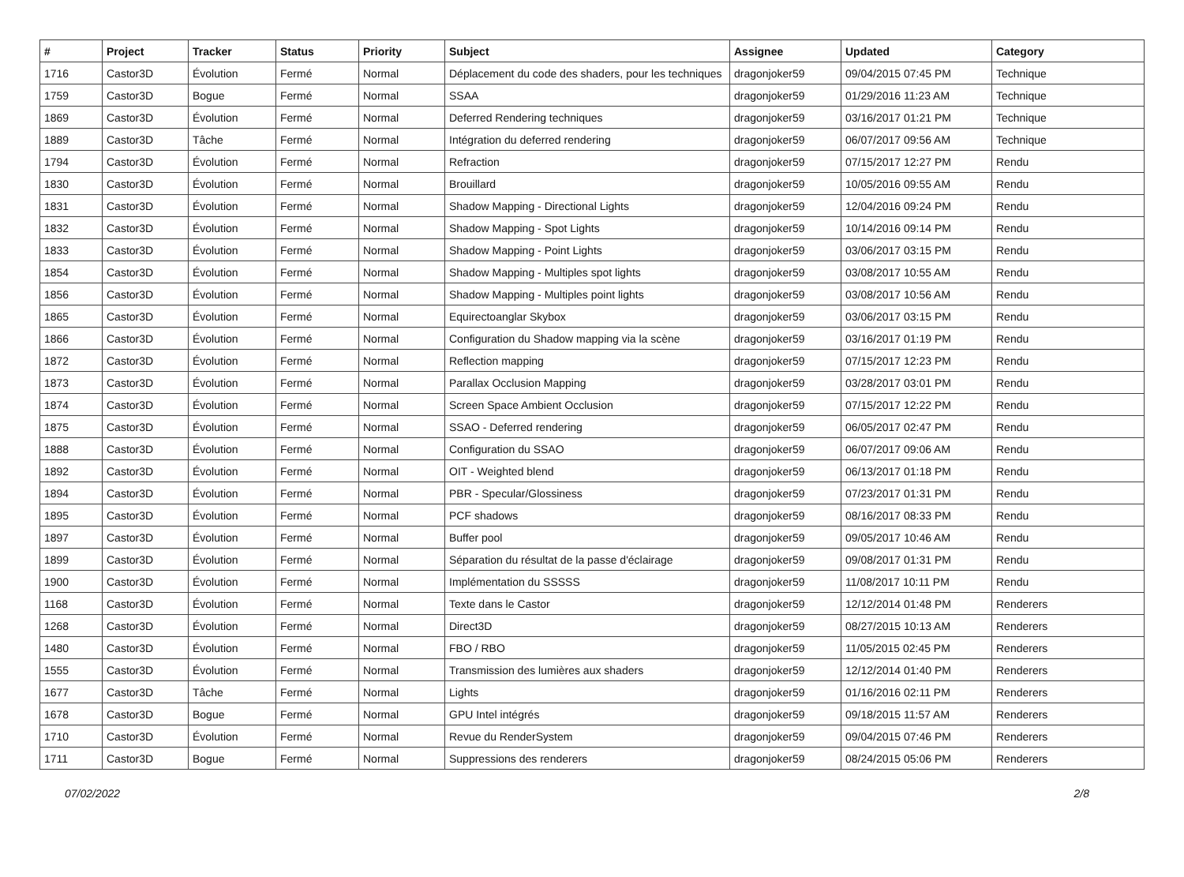| # | Project | Tracker | Status | Priority | Subject | Assignee | Updated | Category |
| --- | --- | --- | --- | --- | --- | --- | --- | --- |
| 1716 | Castor3D | Évolution | Fermé | Normal | Déplacement du code des shaders, pour les techniques | dragonjoker59 | 09/04/2015 07:45 PM | Technique |
| 1759 | Castor3D | Bogue | Fermé | Normal | SSAA | dragonjoker59 | 01/29/2016 11:23 AM | Technique |
| 1869 | Castor3D | Évolution | Fermé | Normal | Deferred Rendering techniques | dragonjoker59 | 03/16/2017 01:21 PM | Technique |
| 1889 | Castor3D | Tâche | Fermé | Normal | Intégration du deferred rendering | dragonjoker59 | 06/07/2017 09:56 AM | Technique |
| 1794 | Castor3D | Évolution | Fermé | Normal | Refraction | dragonjoker59 | 07/15/2017 12:27 PM | Rendu |
| 1830 | Castor3D | Évolution | Fermé | Normal | Brouillard | dragonjoker59 | 10/05/2016 09:55 AM | Rendu |
| 1831 | Castor3D | Évolution | Fermé | Normal | Shadow Mapping - Directional Lights | dragonjoker59 | 12/04/2016 09:24 PM | Rendu |
| 1832 | Castor3D | Évolution | Fermé | Normal | Shadow Mapping - Spot Lights | dragonjoker59 | 10/14/2016 09:14 PM | Rendu |
| 1833 | Castor3D | Évolution | Fermé | Normal | Shadow Mapping - Point Lights | dragonjoker59 | 03/06/2017 03:15 PM | Rendu |
| 1854 | Castor3D | Évolution | Fermé | Normal | Shadow Mapping - Multiples spot lights | dragonjoker59 | 03/08/2017 10:55 AM | Rendu |
| 1856 | Castor3D | Évolution | Fermé | Normal | Shadow Mapping - Multiples point lights | dragonjoker59 | 03/08/2017 10:56 AM | Rendu |
| 1865 | Castor3D | Évolution | Fermé | Normal | Equirectoanglar Skybox | dragonjoker59 | 03/06/2017 03:15 PM | Rendu |
| 1866 | Castor3D | Évolution | Fermé | Normal | Configuration du Shadow mapping via la scène | dragonjoker59 | 03/16/2017 01:19 PM | Rendu |
| 1872 | Castor3D | Évolution | Fermé | Normal | Reflection mapping | dragonjoker59 | 07/15/2017 12:23 PM | Rendu |
| 1873 | Castor3D | Évolution | Fermé | Normal | Parallax Occlusion Mapping | dragonjoker59 | 03/28/2017 03:01 PM | Rendu |
| 1874 | Castor3D | Évolution | Fermé | Normal | Screen Space Ambient Occlusion | dragonjoker59 | 07/15/2017 12:22 PM | Rendu |
| 1875 | Castor3D | Évolution | Fermé | Normal | SSAO - Deferred rendering | dragonjoker59 | 06/05/2017 02:47 PM | Rendu |
| 1888 | Castor3D | Évolution | Fermé | Normal | Configuration du SSAO | dragonjoker59 | 06/07/2017 09:06 AM | Rendu |
| 1892 | Castor3D | Évolution | Fermé | Normal | OIT - Weighted blend | dragonjoker59 | 06/13/2017 01:18 PM | Rendu |
| 1894 | Castor3D | Évolution | Fermé | Normal | PBR - Specular/Glossiness | dragonjoker59 | 07/23/2017 01:31 PM | Rendu |
| 1895 | Castor3D | Évolution | Fermé | Normal | PCF shadows | dragonjoker59 | 08/16/2017 08:33 PM | Rendu |
| 1897 | Castor3D | Évolution | Fermé | Normal | Buffer pool | dragonjoker59 | 09/05/2017 10:46 AM | Rendu |
| 1899 | Castor3D | Évolution | Fermé | Normal | Séparation du résultat de la passe d'éclairage | dragonjoker59 | 09/08/2017 01:31 PM | Rendu |
| 1900 | Castor3D | Évolution | Fermé | Normal | Implémentation du SSSSS | dragonjoker59 | 11/08/2017 10:11 PM | Rendu |
| 1168 | Castor3D | Évolution | Fermé | Normal | Texte dans le Castor | dragonjoker59 | 12/12/2014 01:48 PM | Renderers |
| 1268 | Castor3D | Évolution | Fermé | Normal | Direct3D | dragonjoker59 | 08/27/2015 10:13 AM | Renderers |
| 1480 | Castor3D | Évolution | Fermé | Normal | FBO / RBO | dragonjoker59 | 11/05/2015 02:45 PM | Renderers |
| 1555 | Castor3D | Évolution | Fermé | Normal | Transmission des lumières aux shaders | dragonjoker59 | 12/12/2014 01:40 PM | Renderers |
| 1677 | Castor3D | Tâche | Fermé | Normal | Lights | dragonjoker59 | 01/16/2016 02:11 PM | Renderers |
| 1678 | Castor3D | Bogue | Fermé | Normal | GPU Intel intégrés | dragonjoker59 | 09/18/2015 11:57 AM | Renderers |
| 1710 | Castor3D | Évolution | Fermé | Normal | Revue du RenderSystem | dragonjoker59 | 09/04/2015 07:46 PM | Renderers |
| 1711 | Castor3D | Bogue | Fermé | Normal | Suppressions des renderers | dragonjoker59 | 08/24/2015 05:06 PM | Renderers |
07/02/2022 2/8